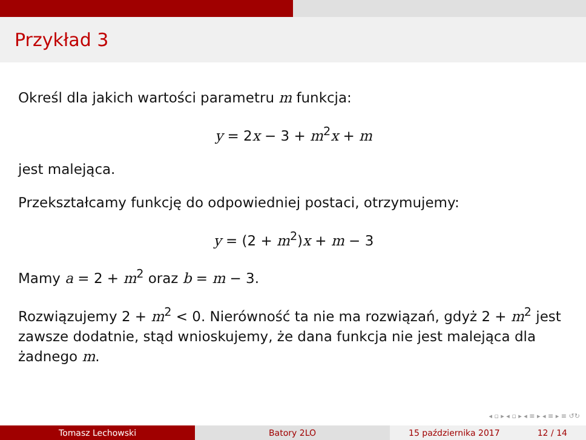Przykład 3
Określ dla jakich wartości parametru m funkcja:
y = 2x − 3 + m<sup>2</sup>x + m
jest malejąca.
Przekształcamy funkcję do odpowiedniej postaci, otrzymujemy:
y = (2 + m<sup>2</sup>)x + m − 3
Mamy a = 2 + m<sup>2</sup> oraz b = m − 3.
Rozwiązujemy 2 + m<sup>2</sup> < 0. Nierówność ta nie ma rozwiązań, gdyż 2 + m<sup>2</sup> jest zawsze dodatnie, stąd wnioskujemy, że dana funkcja nie jest malejąca dla żadnego m.
◂ ▫ ▸ ◂ ▫ ▸ ◂ ≡ ▸ ◂ ≡ ▸ ≡ ↺↻
Tomasz Lechowski Batory 2LO 15 października 2017 12 / 14